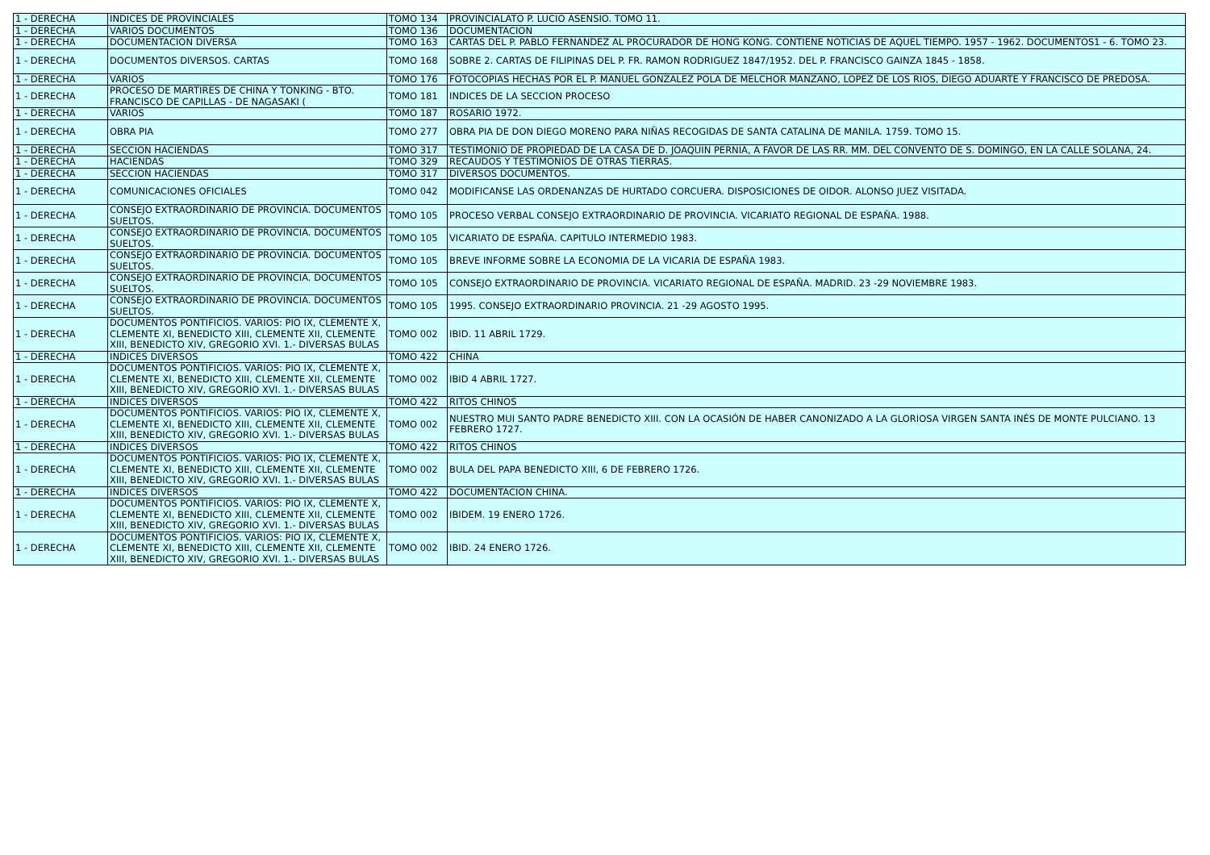| 1 - DERECHA | INDICES DE PROVINCIALES | TOMO 134 | PROVINCIALATO P. LUCIO ASENSIO. TOMO 11. |
| 1 - DERECHA | VARIOS DOCUMENTOS | TOMO 136 | DOCUMENTACION |
| 1 - DERECHA | DOCUMENTACION DIVERSA | TOMO 163 | CARTAS DEL P. PABLO FERNANDEZ AL PROCURADOR DE HONG KONG. CONTIENE NOTICIAS DE AQUEL TIEMPO. 1957 - 1962. DOCUMENTOS1 - 6. TOMO 23. |
| 1 - DERECHA | DOCUMENTOS DIVERSOS. CARTAS | TOMO 168 | SOBRE 2. CARTAS DE FILIPINAS DEL P. FR. RAMON RODRIGUEZ 1847/1952. DEL P. FRANCISCO GAINZA 1845 - 1858. |
| 1 - DERECHA | VARIOS | TOMO 176 | FOTOCOPIAS HECHAS POR EL P. MANUEL GONZALEZ POLA DE MELCHOR MANZANO, LOPEZ DE LOS RIOS, DIEGO ADUARTE Y FRANCISCO DE PREDOSA. |
| 1 - DERECHA | PROCESO DE MARTIRES DE CHINA Y TONKING - BTO. FRANCISCO DE CAPILLAS - DE NAGASAKI ( | TOMO 181 | INDICES DE LA SECCION PROCESO |
| 1 - DERECHA | VARIOS | TOMO 187 | ROSARIO 1972. |
| 1 - DERECHA | OBRA PIA | TOMO 277 | OBRA PIA DE DON DIEGO MORENO PARA NIÑAS RECOGIDAS DE SANTA CATALINA DE MANILA. 1759. TOMO 15. |
| 1 - DERECHA | SECCION HACIENDAS | TOMO 317 | TESTIMONIO DE PROPIEDAD DE LA CASA DE D. JOAQUIN PERNIA, A FAVOR DE LAS RR. MM. DEL CONVENTO DE S. DOMINGO, EN LA CALLE SOLANA, 24. |
| 1 - DERECHA | HACIENDAS | TOMO 329 | RECAUDOS Y TESTIMONIOS DE OTRAS TIERRAS. |
| 1 - DERECHA | SECCION HACIENDAS | TOMO 317 | DIVERSOS DOCUMENTOS. |
| 1 - DERECHA | COMUNICACIONES OFICIALES | TOMO 042 | MODIFICANSE LAS ORDENANZAS DE HURTADO CORCUERA. DISPOSICIONES DE OIDOR. ALONSO JUEZ VISITADA. |
| 1 - DERECHA | CONSEJO EXTRAORDINARIO DE PROVINCIA. DOCUMENTOS SUELTOS. | TOMO 105 | PROCESO VERBAL CONSEJO EXTRAORDINARIO DE PROVINCIA. VICARIATO REGIONAL DE ESPAÑA. 1988. |
| 1 - DERECHA | CONSEJO EXTRAORDINARIO DE PROVINCIA. DOCUMENTOS SUELTOS. | TOMO 105 | VICARIATO DE ESPAÑA. CAPITULO INTERMEDIO 1983. |
| 1 - DERECHA | CONSEJO EXTRAORDINARIO DE PROVINCIA. DOCUMENTOS SUELTOS. | TOMO 105 | BREVE INFORME SOBRE LA ECONOMIA DE LA VICARIA DE ESPAÑA 1983. |
| 1 - DERECHA | CONSEJO EXTRAORDINARIO DE PROVINCIA. DOCUMENTOS SUELTOS. | TOMO 105 | CONSEJO EXTRAORDINARIO DE PROVINCIA. VICARIATO REGIONAL DE ESPAÑA. MADRID. 23 -29 NOVIEMBRE 1983. |
| 1 - DERECHA | CONSEJO EXTRAORDINARIO DE PROVINCIA. DOCUMENTOS SUELTOS. | TOMO 105 | 1995. CONSEJO EXTRAORDINARIO PROVINCIA. 21 -29 AGOSTO 1995. |
| 1 - DERECHA | DOCUMENTOS PONTIFICIOS. VARIOS: PIO IX, CLEMENTE X, CLEMENTE XI, BENEDICTO XIII, CLEMENTE XII, CLEMENTE XIII, BENEDICTO XIV, GREGORIO XVI. 1.- DIVERSAS BULAS | TOMO 002 | IBID. 11 ABRIL 1729. |
| 1 - DERECHA | INDICES DIVERSOS | TOMO 422 | CHINA |
| 1 - DERECHA | DOCUMENTOS PONTIFICIOS. VARIOS: PIO IX, CLEMENTE X, CLEMENTE XI, BENEDICTO XIII, CLEMENTE XII, CLEMENTE XIII, BENEDICTO XIV, GREGORIO XVI. 1.- DIVERSAS BULAS | TOMO 002 | IBID 4 ABRIL 1727. |
| 1 - DERECHA | INDICES DIVERSOS | TOMO 422 | RITOS CHINOS |
| 1 - DERECHA | DOCUMENTOS PONTIFICIOS. VARIOS: PIO IX, CLEMENTE X, CLEMENTE XI, BENEDICTO XIII, CLEMENTE XII, CLEMENTE XIII, BENEDICTO XIV, GREGORIO XVI. 1.- DIVERSAS BULAS | TOMO 002 | NUESTRO MUI SANTO PADRE BENEDICTO XIII. CON LA OCASIÓN DE HABER CANONIZADO A LA GLORIOSA VIRGEN SANTA INÉS DE MONTE PULCIANO. 13 FEBRERO 1727. |
| 1 - DERECHA | INDICES DIVERSOS | TOMO 422 | RITOS CHINOS |
| 1 - DERECHA | DOCUMENTOS PONTIFICIOS. VARIOS: PIO IX, CLEMENTE X, CLEMENTE XI, BENEDICTO XIII, CLEMENTE XII, CLEMENTE XIII, BENEDICTO XIV, GREGORIO XVI. 1.- DIVERSAS BULAS | TOMO 002 | BULA DEL PAPA BENEDICTO XIII, 6 DE FEBRERO 1726. |
| 1 - DERECHA | INDICES DIVERSOS | TOMO 422 | DOCUMENTACION CHINA. |
| 1 - DERECHA | DOCUMENTOS PONTIFICIOS. VARIOS: PIO IX, CLEMENTE X, CLEMENTE XI, BENEDICTO XIII, CLEMENTE XII, CLEMENTE XIII, BENEDICTO XIV, GREGORIO XVI. 1.- DIVERSAS BULAS | TOMO 002 | IBIDEM. 19 ENERO 1726. |
| 1 - DERECHA | DOCUMENTOS PONTIFICIOS. VARIOS: PIO IX, CLEMENTE X, CLEMENTE XI, BENEDICTO XIII, CLEMENTE XII, CLEMENTE XIII, BENEDICTO XIV, GREGORIO XVI. 1.- DIVERSAS BULAS | TOMO 002 | IBID. 24 ENERO 1726. |